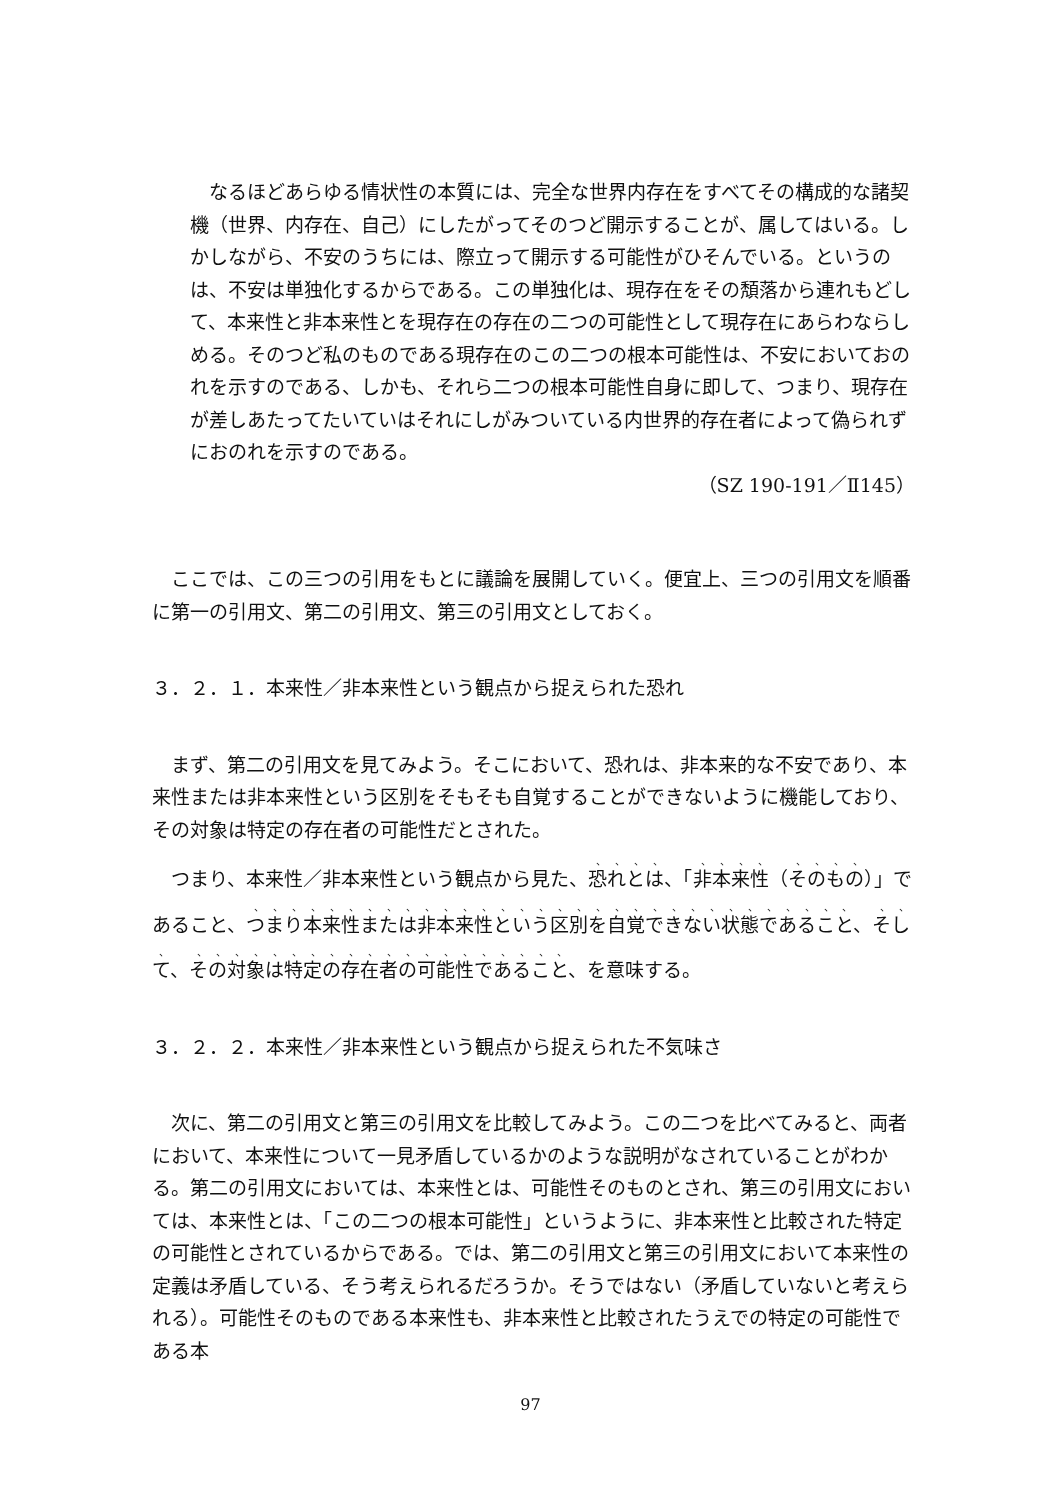なるほどあらゆる情状性の本質には、完全な世界内存在をすべてその構成的な諸契機（世界、内存在、自己）にしたがってそのつど開示することが、属してはいる。しかしながら、不安のうちには、際立って開示する可能性がひそんでいる。というのは、不安は単独化するからである。この単独化は、現存在をその頽落から連れもどして、本来性と非本来性とを現存在の存在の二つの可能性として現存在にあらわならしめる。そのつど私のものである現存在のこの二つの根本可能性は、不安においておのれを示すのである、しかも、それら二つの根本可能性自身に即して、つまり、現存在が差しあたってたいていはそれにしがみついている内世界的存在者によって偽られずにおのれを示すのである。
（SZ 190-191／Ⅱ145）
ここでは、この三つの引用をもとに議論を展開していく。便宜上、三つの引用文を順番に第一の引用文、第二の引用文、第三の引用文としておく。
３．２．１．本来性／非本来性という観点から捉えられた恐れ
まず、第二の引用文を見てみよう。そこにおいて、恐れは、非本来的な不安であり、本来性または非本来性という区別をそもそも自覚することができないように機能しており、その対象は特定の存在者の可能性だとされた。
つまり、本来性／非本来性という観点から見た、恐れとは、「非本来性（そのもの）」であること、つまり本来性または非本来性という区別を自覚できない状態であること、そして、その対象は特定の存在者の可能性であること、を意味する。
３．２．２．本来性／非本来性という観点から捉えられた不気味さ
次に、第二の引用文と第三の引用文を比較してみよう。この二つを比べてみると、両者において、本来性について一見矛盾しているかのような説明がなされていることがわかる。第二の引用文においては、本来性とは、可能性そのものとされ、第三の引用文においては、本来性とは、「この二つの根本可能性」というように、非本来性と比較された特定の可能性とされているからである。では、第二の引用文と第三の引用文において本来性の定義は矛盾している、そう考えられるだろうか。そうではない（矛盾していないと考えられる）。可能性そのものである本来性も、非本来性と比較されたうえでの特定の可能性である本
97